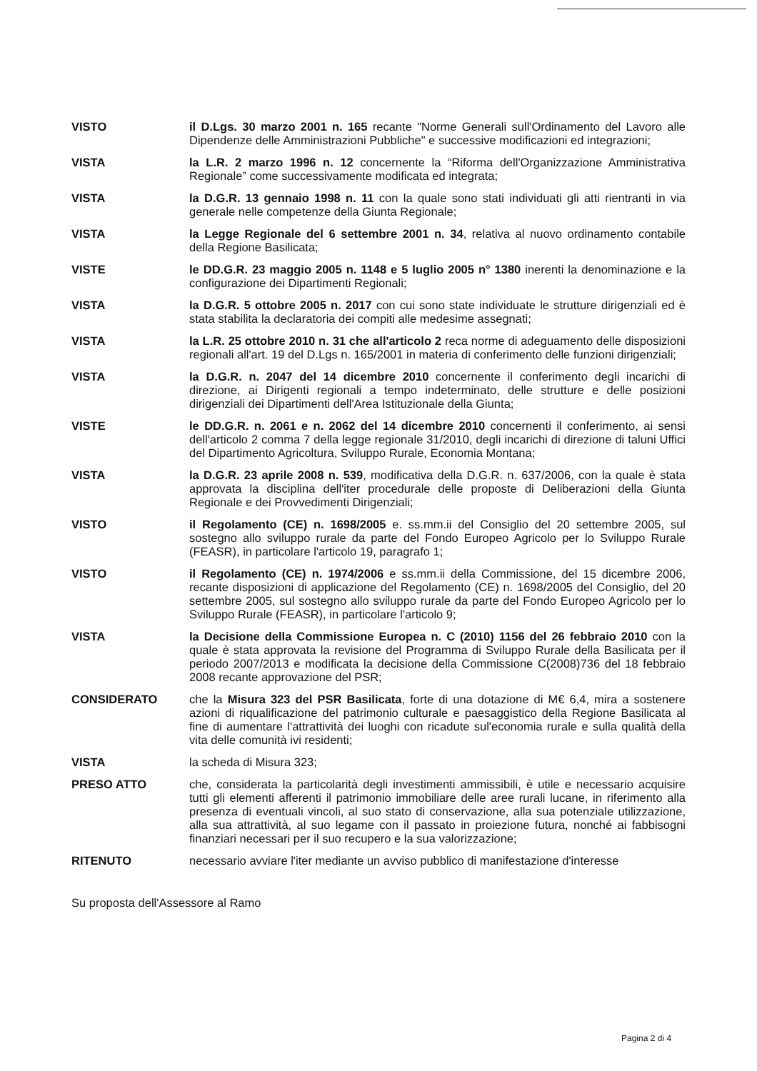VISTO il D.Lgs. 30 marzo 2001 n. 165 recante "Norme Generali sull'Ordinamento del Lavoro alle Dipendenze delle Amministrazioni Pubbliche" e successive modificazioni ed integrazioni;
VISTA la L.R. 2 marzo 1996 n. 12 concernente la “Riforma dell'Organizzazione Amministrativa Regionale” come successivamente modificata ed integrata;
VISTA la D.G.R. 13 gennaio 1998 n. 11 con la quale sono stati individuati gli atti rientranti in via generale nelle competenze della Giunta Regionale;
VISTA la Legge Regionale del 6 settembre 2001 n. 34, relativa al nuovo ordinamento contabile della Regione Basilicata;
VISTE le DD.G.R. 23 maggio 2005 n. 1148 e 5 luglio 2005 n° 1380 inerenti la denominazione e la configurazione dei Dipartimenti Regionali;
VISTA la D.G.R. 5 ottobre 2005 n. 2017 con cui sono state individuate le strutture dirigenziali ed è stata stabilita la declaratoria dei compiti alle medesime assegnati;
VISTA la L.R. 25 ottobre 2010 n. 31 che all'articolo 2 reca norme di adeguamento delle disposizioni regionali all'art. 19 del D.Lgs n. 165/2001 in materia di conferimento delle funzioni dirigenziali;
VISTA la D.G.R. n. 2047 del 14 dicembre 2010 concernente il conferimento degli incarichi di direzione, ai Dirigenti regionali a tempo indeterminato, delle strutture e delle posizioni dirigenziali dei Dipartimenti dell'Area Istituzionale della Giunta;
VISTE le DD.G.R. n. 2061 e n. 2062 del 14 dicembre 2010 concernenti il conferimento, ai sensi dell'articolo 2 comma 7 della legge regionale 31/2010, degli incarichi di direzione di taluni Uffici del Dipartimento Agricoltura, Sviluppo Rurale, Economia Montana;
VISTA la D.G.R. 23 aprile 2008 n. 539, modificativa della D.G.R. n. 637/2006, con la quale è stata approvata la disciplina dell'iter procedurale delle proposte di Deliberazioni della Giunta Regionale e dei Provvedimenti Dirigenziali;
VISTO il Regolamento (CE) n. 1698/2005 e. ss.mm.ii del Consiglio del 20 settembre 2005, sul sostegno allo sviluppo rurale da parte del Fondo Europeo Agricolo per lo Sviluppo Rurale (FEASR), in particolare l'articolo 19, paragrafo 1;
VISTO il Regolamento (CE) n. 1974/2006 e ss.mm.ii della Commissione, del 15 dicembre 2006, recante disposizioni di applicazione del Regolamento (CE) n. 1698/2005 del Consiglio, del 20 settembre 2005, sul sostegno allo sviluppo rurale da parte del Fondo Europeo Agricolo per lo Sviluppo Rurale (FEASR), in particolare l'articolo 9;
VISTA la Decisione della Commissione Europea n. C (2010) 1156 del 26 febbraio 2010 con la quale è stata approvata la revisione del Programma di Sviluppo Rurale della Basilicata per il periodo 2007/2013 e modificata la decisione della Commissione C(2008)736 del 18 febbraio 2008 recante approvazione del PSR;
CONSIDERATO che la Misura 323 del PSR Basilicata, forte di una dotazione di M€ 6,4, mira a sostenere azioni di riqualificazione del patrimonio culturale e paesaggistico della Regione Basilicata al fine di aumentare l'attrattività dei luoghi con ricadute sul'economia rurale e sulla qualità della vita delle comunità ivi residenti;
VISTA la scheda di Misura 323;
PRESO ATTO che, considerata la particolarità degli investimenti ammissibili, è utile e necessario acquisire tutti gli elementi afferenti il patrimonio immobiliare delle aree rurali lucane, in riferimento alla presenza di eventuali vincoli, al suo stato di conservazione, alla sua potenziale utilizzazione, alla sua attrattività, al suo legame con il passato in proiezione futura, nonché ai fabbisogni finanziari necessari per il suo recupero e la sua valorizzazione;
RITENUTO necessario avviare l'iter mediante un avviso pubblico di manifestazione d'interesse
Su proposta dell'Assessore al Ramo
Pagina 2 di 4